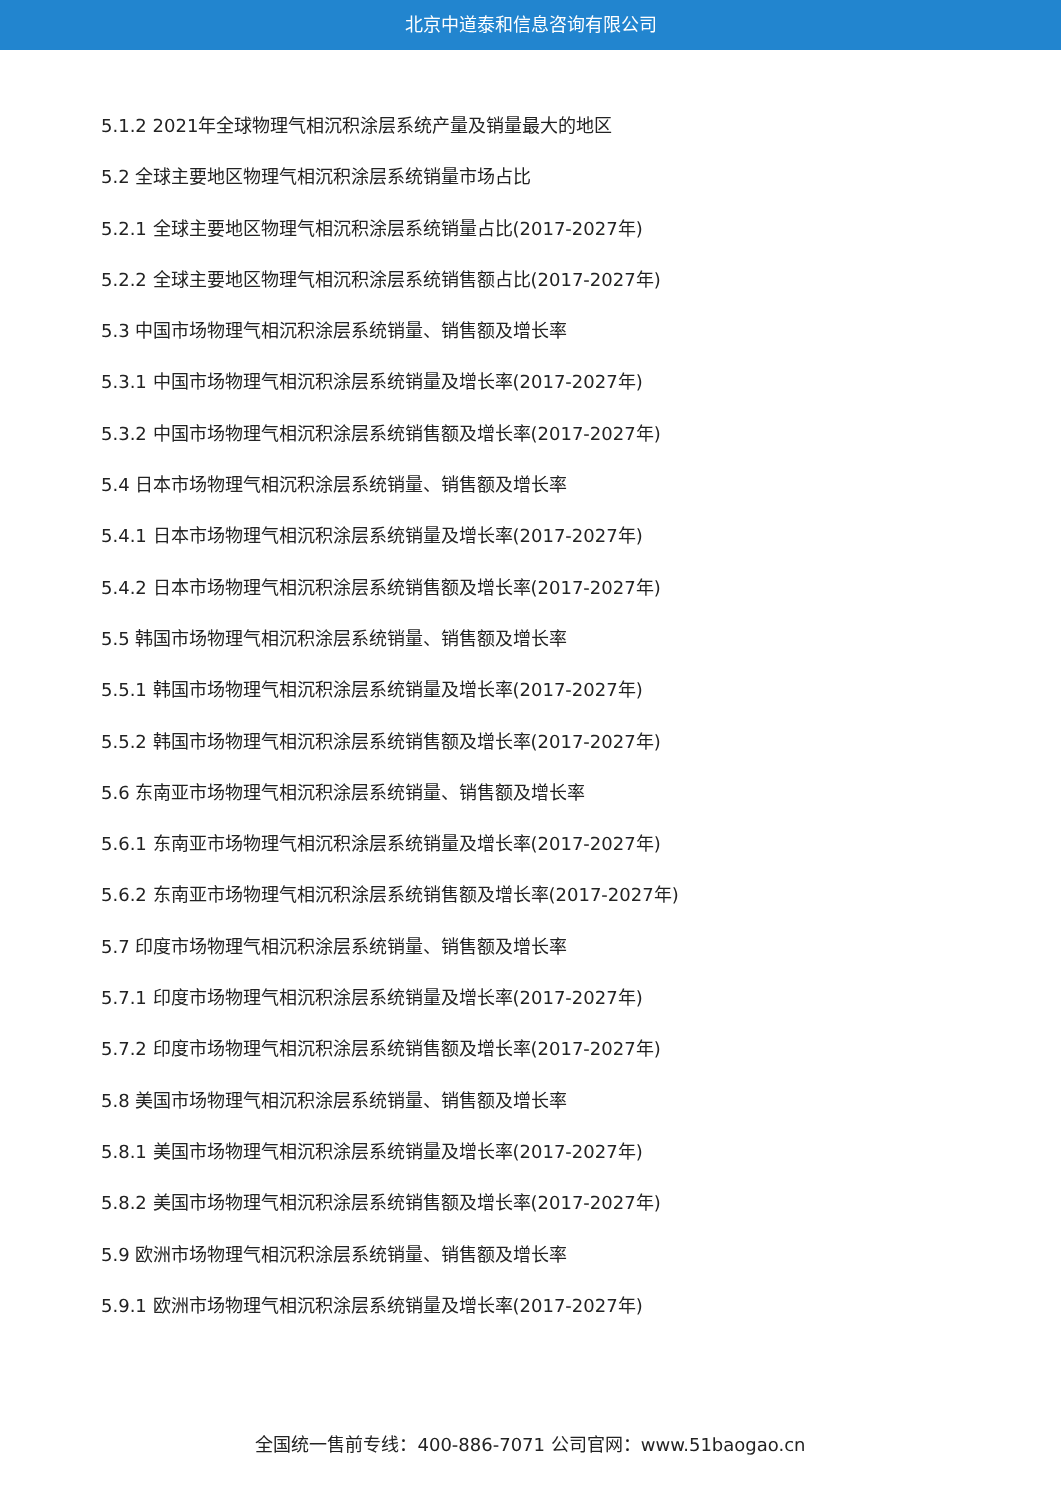北京中道泰和信息咨询有限公司
5.1.2 2021年全球物理气相沉积涂层系统产量及销量最大的地区
5.2 全球主要地区物理气相沉积涂层系统销量市场占比
5.2.1 全球主要地区物理气相沉积涂层系统销量占比(2017-2027年)
5.2.2 全球主要地区物理气相沉积涂层系统销售额占比(2017-2027年)
5.3 中国市场物理气相沉积涂层系统销量、销售额及增长率
5.3.1 中国市场物理气相沉积涂层系统销量及增长率(2017-2027年)
5.3.2 中国市场物理气相沉积涂层系统销售额及增长率(2017-2027年)
5.4 日本市场物理气相沉积涂层系统销量、销售额及增长率
5.4.1 日本市场物理气相沉积涂层系统销量及增长率(2017-2027年)
5.4.2 日本市场物理气相沉积涂层系统销售额及增长率(2017-2027年)
5.5 韩国市场物理气相沉积涂层系统销量、销售额及增长率
5.5.1 韩国市场物理气相沉积涂层系统销量及增长率(2017-2027年)
5.5.2 韩国市场物理气相沉积涂层系统销售额及增长率(2017-2027年)
5.6 东南亚市场物理气相沉积涂层系统销量、销售额及增长率
5.6.1 东南亚市场物理气相沉积涂层系统销量及增长率(2017-2027年)
5.6.2 东南亚市场物理气相沉积涂层系统销售额及增长率(2017-2027年)
5.7 印度市场物理气相沉积涂层系统销量、销售额及增长率
5.7.1 印度市场物理气相沉积涂层系统销量及增长率(2017-2027年)
5.7.2 印度市场物理气相沉积涂层系统销售额及增长率(2017-2027年)
5.8 美国市场物理气相沉积涂层系统销量、销售额及增长率
5.8.1 美国市场物理气相沉积涂层系统销量及增长率(2017-2027年)
5.8.2 美国市场物理气相沉积涂层系统销售额及增长率(2017-2027年)
5.9 欧洲市场物理气相沉积涂层系统销量、销售额及增长率
5.9.1 欧洲市场物理气相沉积涂层系统销量及增长率(2017-2027年)
全国统一售前专线：400-886-7071 公司官网：www.51baogao.cn